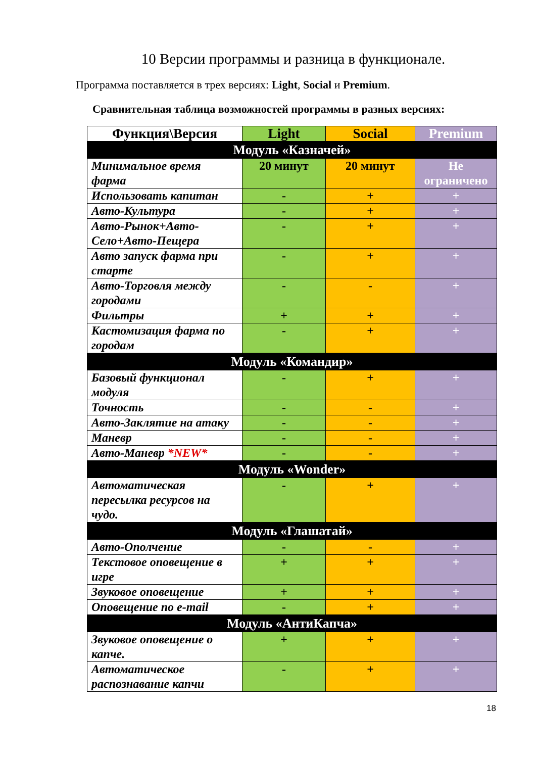10 Версии программы и разница в функционале.
Программа поставляется в трех версиях: Light, Social и Premium.
Сравнительная таблица возможностей программы в разных версиях:
| Функция\Версия | Light | Social | Premium |
| --- | --- | --- | --- |
| Модуль «Казначей» | | | |
| Минимальное время фарма | 20 минут | 20 минут | Не ограничено |
| Использовать капитан | - | + | + |
| Авто-Культура | - | + | + |
| Авто-Рынок+Авто-Село+Авто-Пещера | - | + | + |
| Авто запуск фарма при старте | - | + | + |
| Авто-Торговля между городами | - | - | + |
| Фильтры | + | + | + |
| Кастомизация фарма по городам | - | + | + |
| Модуль «Командир» | | | |
| Базовый функционал модуля | - | + | + |
| Точность | - | - | + |
| Авто-Заклятие на атаку | - | - | + |
| Маневр | - | - | + |
| Авто-Маневр *NEW* | - | - | + |
| Модуль «Wonder» | | | |
| Автоматическая пересылка ресурсов на чудо. | - | + | + |
| Модуль «Глашатай» | | | |
| Авто-Ополчение | - | - | + |
| Текстовое оповещение в игре | + | + | + |
| Звуковое оповещение | + | + | + |
| Оповещение по e-mail | - | + | + |
| Модуль «АнтиКапча» | | | |
| Звуковое оповещение о капче. | + | + | + |
| Автоматическое распознавание капчи | - | + | + |
18